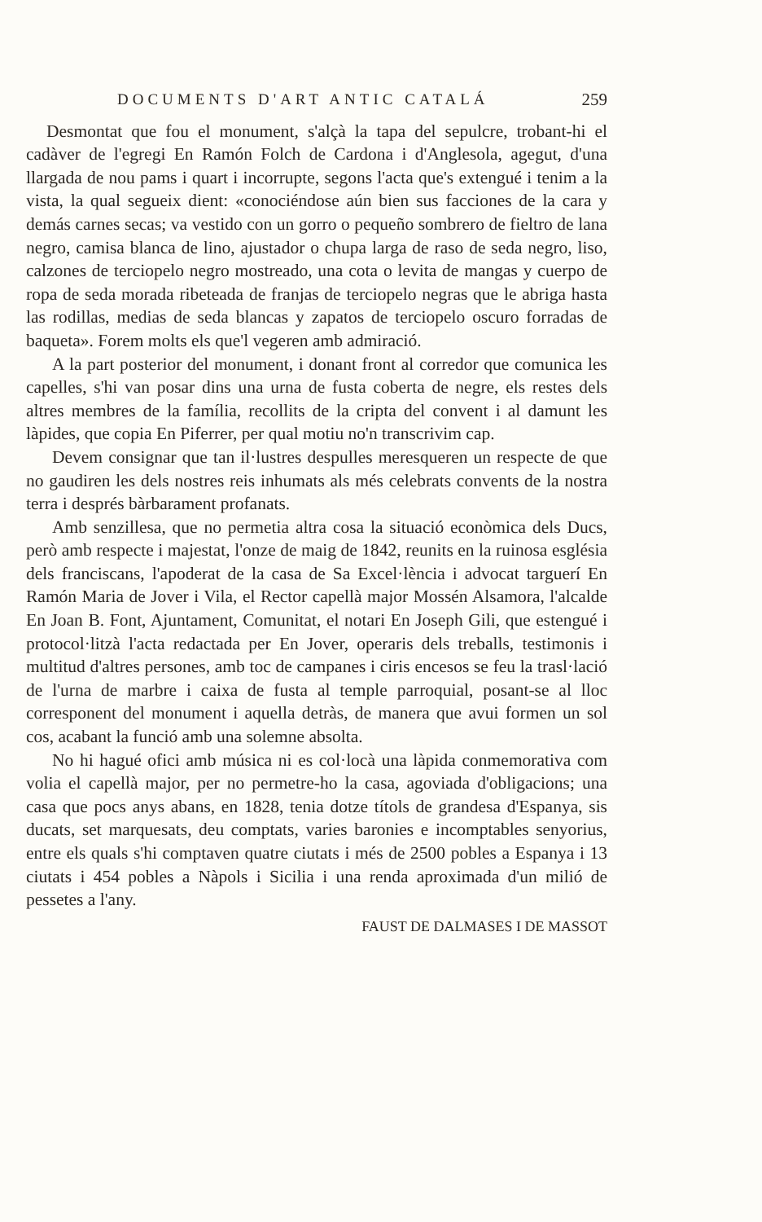DOCUMENTS D'ART ANTIC CATALÁ 259
Desmontat que fou el monument, s'alçà la tapa del sepulcre, trobant-hi el cadàver de l'egregi En Ramón Folch de Cardona i d'Anglesola, agegut, d'una llargada de nou pams i quart i incorrupte, segons l'acta que's extengué i tenim a la vista, la qual segueix dient: «conociéndose aún bien sus facciones de la cara y demás carnes secas; va vestido con un gorro o pequeño sombrero de fieltro de lana negro, camisa blanca de lino, ajustador o chupa larga de raso de seda negro, liso, calzones de terciopelo negro mostreado, una cota o levita de mangas y cuerpo de ropa de seda morada ribeteada de franjas de terciopelo negras que le abriga hasta las rodillas, medias de seda blancas y zapatos de terciopelo oscuro forradas de baqueta». Forem molts els que'l vegeren amb admiració.
A la part posterior del monument, i donant front al corredor que comunica les capelles, s'hi van posar dins una urna de fusta coberta de negre, els restes dels altres membres de la família, recollits de la cripta del convent i al damunt les làpides, que copia En Piferrer, per qual motiu no'n transcrivim cap.
Devem consignar que tan il·lustres despulles meresqueren un respecte de que no gaudiren les dels nostres reis inhumats als més celebrats convents de la nostra terra i després bàrbarament profanats.
Amb senzillesa, que no permetia altra cosa la situació econòmica dels Ducs, però amb respecte i majestat, l'onze de maig de 1842, reunits en la ruinosa església dels franciscans, l'apoderat de la casa de Sa Excel·lència i advocat targuerí En Ramón Maria de Jover i Vila, el Rector capellà major Mossén Alsamora, l'alcalde En Joan B. Font, Ajuntament, Comunitat, el notari En Joseph Gili, que estengué i protocol·litzà l'acta redactada per En Jover, operaris dels treballs, testimonis i multitud d'altres persones, amb toc de campanes i ciris encesos se feu la trasl·lació de l'urna de marbre i caixa de fusta al temple parroquial, posant-se al lloc corresponent del monument i aquella detràs, de manera que avui formen un sol cos, acabant la funció amb una solemne absolta.
No hi hagué ofici amb música ni es col·locà una làpida conmemorativa com volia el capellà major, per no permetre-ho la casa, agoviada d'obligacions; una casa que pocs anys abans, en 1828, tenia dotze títols de grandesa d'Espanya, sis ducats, set marquesats, deu comptats, varies baronies e incomptables senyorius, entre els quals s'hi comptaven quatre ciutats i més de 2500 pobles a Espanya i 13 ciutats i 454 pobles a Nàpols i Sicilia i una renda aproximada d'un milió de pessetes a l'any.
FAUST DE DALMASES I DE MASSOT